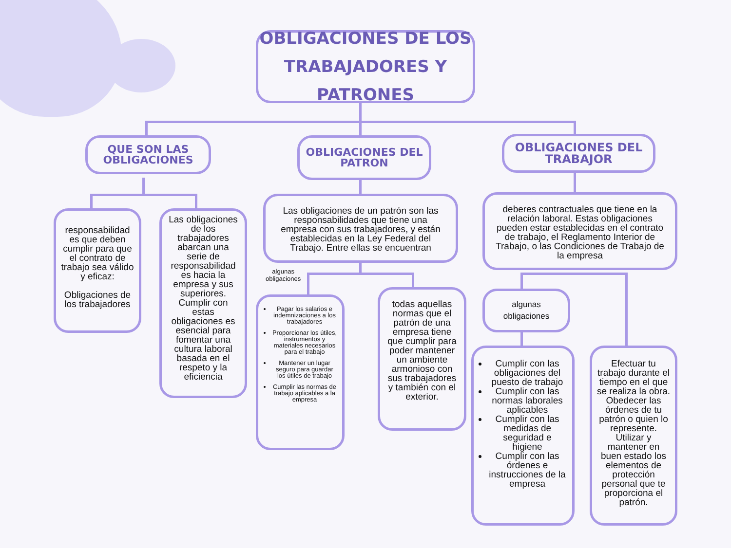OBLIGACIONES DE LOS
TRABAJADORES Y PATRONES
QUE SON LAS OBLIGACIONES
OBLIGACIONES DEL PATRON
OBLIGACIONES DEL TRABAJOR
responsabilidad es que deben cumplir para que el contrato de trabajo sea válido y eficaz:
Obligaciones de los trabajadores
Las obligaciones de los trabajadores abarcan una serie de responsabilidad es hacia la empresa y sus superiores. Cumplir con estas obligaciones es esencial para fomentar una cultura laboral basada en el respeto y la eficiencia
Las obligaciones de un patrón son las responsabilidades que tiene una empresa con sus trabajadores, y están establecidas en la Ley Federal del Trabajo. Entre ellas se encuentran
deberes contractuales que tiene en la relación laboral. Estas obligaciones pueden estar establecidas en el contrato de trabajo, el Reglamento Interior de Trabajo, o las Condiciones de Trabajo de la empresa
algunas
obligaciones
Pagar los salarios e indemnizaciones a los trabajadores
Proporcionar los útiles, instrumentos y materiales necesarios para el trabajo
Mantener un lugar seguro para guardar los útiles de trabajo
Cumplir las normas de trabajo aplicables a la empresa
todas aquellas normas que el patrón de una empresa tiene que cumplir para poder mantener un ambiente armonioso con sus trabajadores y también con el exterior.
algunas
obligaciones
Cumplir con las obligaciones del puesto de trabajo
Cumplir con las normas laborales aplicables
Cumplir con las medidas de seguridad e higiene
Cumplir con las órdenes e instrucciones de la empresa
Efectuar tu trabajo durante el tiempo en el que se realiza la obra. Obedecer las órdenes de tu patrón o quien lo represente. Utilizar y mantener en buen estado los elementos de protección personal que te proporciona el patrón.